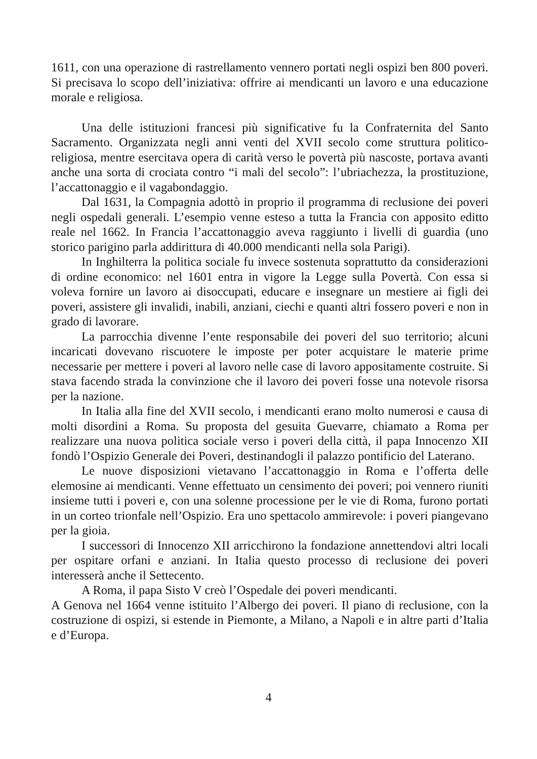1611, con una operazione di rastrellamento vennero portati negli ospizi ben 800 poveri. Si precisava lo scopo dell’iniziativa: offrire ai mendicanti un lavoro e una educazione morale e religiosa.
Una delle istituzioni francesi più significative fu la Confraternita del Santo Sacramento. Organizzata negli anni venti del XVII secolo come struttura politico-religiosa, mentre esercitava opera di carità verso le povertà più nascoste, portava avanti anche una sorta di crociata contro “i mali del secolo”: l’ubriachezza, la prostituzione, l’accattonaggio e il vagabondaggio.
Dal 1631, la Compagnia adottò in proprio il programma di reclusione dei poveri negli ospedali generali. L’esempio venne esteso a tutta la Francia con apposito editto reale nel 1662. In Francia l’accattonaggio aveva raggiunto i livelli di guardia (uno storico parigino parla addirittura di 40.000 mendicanti nella sola Parigi).
In Inghilterra la politica sociale fu invece sostenuta soprattutto da considerazioni di ordine economico: nel 1601 entra in vigore la Legge sulla Povertà. Con essa si voleva fornire un lavoro ai disoccupati, educare e insegnare un mestiere ai figli dei poveri, assistere gli invalidi, inabili, anziani, ciechi e quanti altri fossero poveri e non in grado di lavorare.
La parrocchia divenne l’ente responsabile dei poveri del suo territorio; alcuni incaricati dovevano riscuotere le imposte per poter acquistare le materie prime necessarie per mettere i poveri al lavoro nelle case di lavoro appositamente costruite. Si stava facendo strada la convinzione che il lavoro dei poveri fosse una notevole risorsa per la nazione.
In Italia alla fine del XVII secolo, i mendicanti erano molto numerosi e causa di molti disordini a Roma. Su proposta del gesuita Guevarre, chiamato a Roma per realizzare una nuova politica sociale verso i poveri della città, il papa Innocenzo XII fondò l’Ospizio Generale dei Poveri, destinandogli il palazzo pontificio del Laterano.
Le nuove disposizioni vietavano l’accattonaggio in Roma e l’offerta delle elemosine ai mendicanti. Venne effettuato un censimento dei poveri; poi vennero riuniti insieme tutti i poveri e, con una solenne processione per le vie di Roma, furono portati in un corteo trionfale nell’Ospizio. Era uno spettacolo ammirevole: i poveri piangevano per la gioia.
I successori di Innocenzo XII arricchirono la fondazione annettendovi altri locali per ospitare orfani e anziani. In Italia questo processo di reclusione dei poveri interesserà anche il Settecento.
A Roma, il papa Sisto V creò l’Ospedale dei poveri mendicanti.
A Genova nel 1664 venne istituito l’Albergo dei poveri. Il piano di reclusione, con la costruzione di ospizi, si estende in Piemonte, a Milano, a Napoli e in altre parti d’Italia e d’Europa.
4